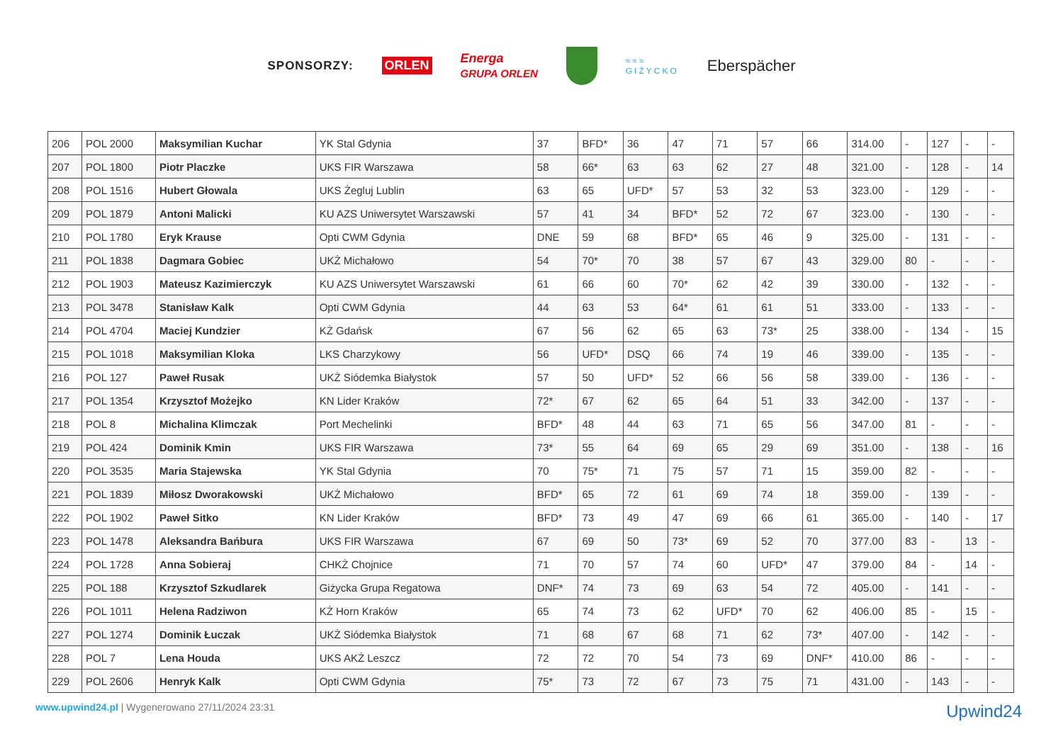SPONSORZY: ORLEN Energa
GRUPA ORLEN
≈≈≈
GIŻYCKO Eberspächer
| 206 | POL 2000 | Maksymilian Kuchar | YK Stal Gdynia | 37 | BFD* | 36 | 47 | 71 | 57 | 66 | 314.00 | - | 127 | - | - |
| 207 | POL 1800 | Piotr Placzke | UKS FIR Warszawa | 58 | 66* | 63 | 63 | 62 | 27 | 48 | 321.00 | - | 128 | - | 14 |
| 208 | POL 1516 | Hubert Głowala | UKS Żegluj Lublin | 63 | 65 | UFD* | 57 | 53 | 32 | 53 | 323.00 | - | 129 | - | - |
| 209 | POL 1879 | Antoni Malicki | KU AZS Uniwersytet Warszawski | 57 | 41 | 34 | BFD* | 52 | 72 | 67 | 323.00 | - | 130 | - | - |
| 210 | POL 1780 | Eryk Krause | Opti CWM Gdynia | DNE | 59 | 68 | BFD* | 65 | 46 | 9 | 325.00 | - | 131 | - | - |
| 211 | POL 1838 | Dagmara Gobiec | UKŻ Michałowo | 54 | 70* | 70 | 38 | 57 | 67 | 43 | 329.00 | 80 | - | - | - |
| 212 | POL 1903 | Mateusz Kazimierczyk | KU AZS Uniwersytet Warszawski | 61 | 66 | 60 | 70* | 62 | 42 | 39 | 330.00 | - | 132 | - | - |
| 213 | POL 3478 | Stanisław Kalk | Opti CWM Gdynia | 44 | 63 | 53 | 64* | 61 | 61 | 51 | 333.00 | - | 133 | - | - |
| 214 | POL 4704 | Maciej Kundzier | KŻ Gdańsk | 67 | 56 | 62 | 65 | 63 | 73* | 25 | 338.00 | - | 134 | - | 15 |
| 215 | POL 1018 | Maksymilian Kloka | LKS Charzykowy | 56 | UFD* | DSQ | 66 | 74 | 19 | 46 | 339.00 | - | 135 | - | - |
| 216 | POL 127 | Paweł Rusak | UKŻ Siódemka Białystok | 57 | 50 | UFD* | 52 | 66 | 56 | 58 | 339.00 | - | 136 | - | - |
| 217 | POL 1354 | Krzysztof Możejko | KN Lider Kraków | 72* | 67 | 62 | 65 | 64 | 51 | 33 | 342.00 | - | 137 | - | - |
| 218 | POL 8 | Michalina Klimczak | Port Mechelinki | BFD* | 48 | 44 | 63 | 71 | 65 | 56 | 347.00 | 81 | - | - | - |
| 219 | POL 424 | Dominik Kmin | UKS FIR Warszawa | 73* | 55 | 64 | 69 | 65 | 29 | 69 | 351.00 | - | 138 | - | 16 |
| 220 | POL 3535 | Maria Stajewska | YK Stal Gdynia | 70 | 75* | 71 | 75 | 57 | 71 | 15 | 359.00 | 82 | - | - | - |
| 221 | POL 1839 | Miłosz Dworakowski | UKŻ Michałowo | BFD* | 65 | 72 | 61 | 69 | 74 | 18 | 359.00 | - | 139 | - | - |
| 222 | POL 1902 | Paweł Sitko | KN Lider Kraków | BFD* | 73 | 49 | 47 | 69 | 66 | 61 | 365.00 | - | 140 | - | 17 |
| 223 | POL 1478 | Aleksandra Bańbura | UKS FIR Warszawa | 67 | 69 | 50 | 73* | 69 | 52 | 70 | 377.00 | 83 | - | 13 | - |
| 224 | POL 1728 | Anna Sobieraj | CHKŻ Chojnice | 71 | 70 | 57 | 74 | 60 | UFD* | 47 | 379.00 | 84 | - | 14 | - |
| 225 | POL 188 | Krzysztof Szkudlarek | Giżycka Grupa Regatowa | DNF* | 74 | 73 | 69 | 63 | 54 | 72 | 405.00 | - | 141 | - | - |
| 226 | POL 1011 | Helena Radziwon | KŻ Horn Kraków | 65 | 74 | 73 | 62 | UFD* | 70 | 62 | 406.00 | 85 | - | 15 | - |
| 227 | POL 1274 | Dominik Łuczak | UKŻ Siódemka Białystok | 71 | 68 | 67 | 68 | 71 | 62 | 73* | 407.00 | - | 142 | - | - |
| 228 | POL 7 | Lena Houda | UKS AKŻ Leszcz | 72 | 72 | 70 | 54 | 73 | 69 | DNF* | 410.00 | 86 | - | - | - |
| 229 | POL 2606 | Henryk Kalk | Opti CWM Gdynia | 75* | 73 | 72 | 67 | 73 | 75 | 71 | 431.00 | - | 143 | - | - |
www.upwind24.pl | Wygenerowano 27/11/2024 23:31 Upwind24